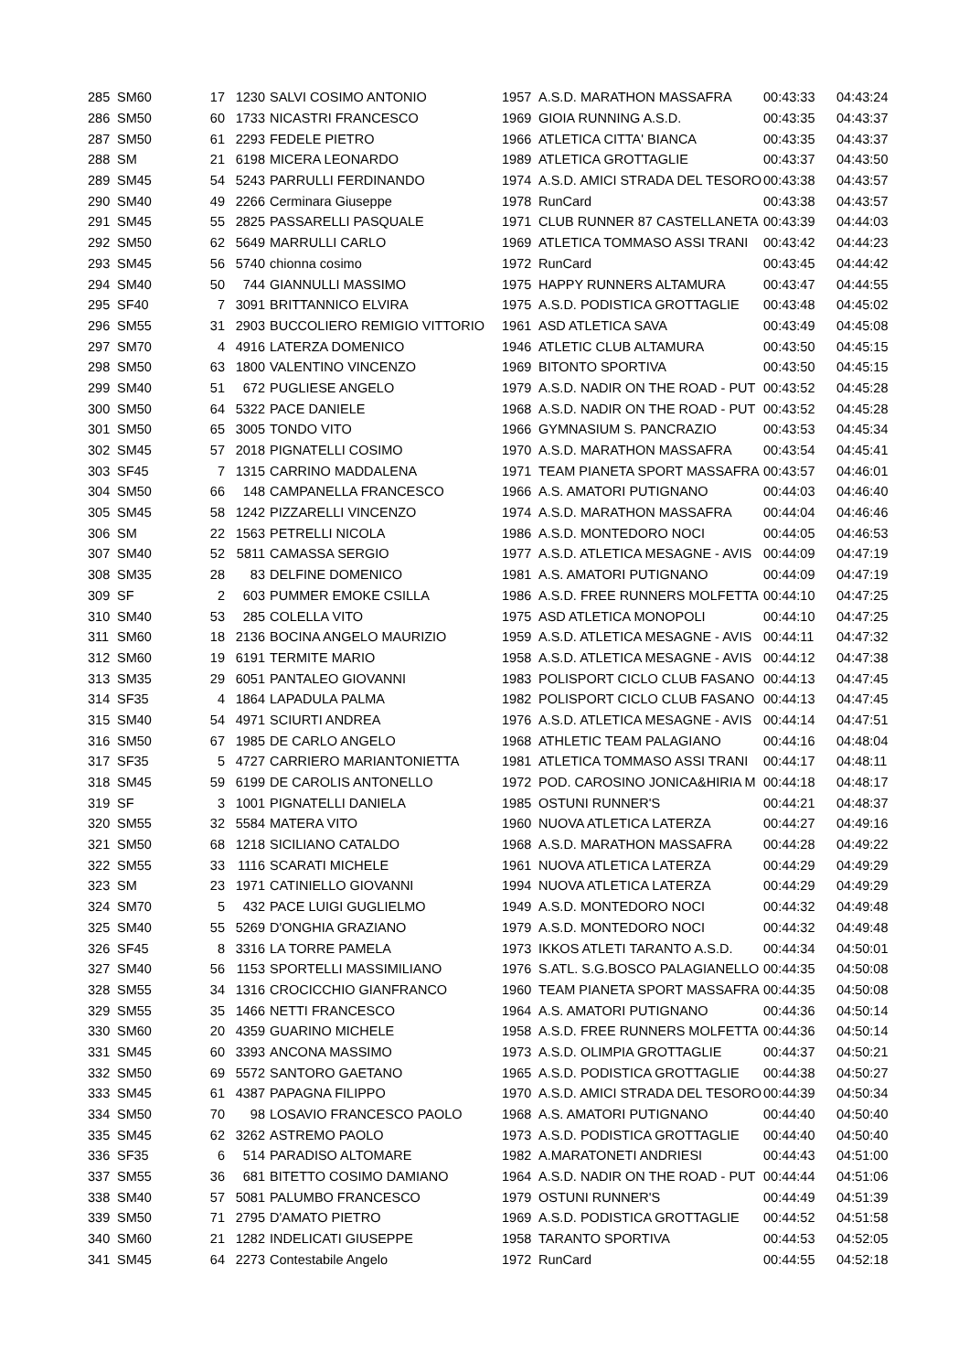| 285 | SM60 | 17 | 1230 | SALVI COSIMO ANTONIO | 1957 | A.S.D. MARATHON MASSAFRA | 00:43:33 | 04:43:24 |
| 286 | SM50 | 60 | 1733 | NICASTRI FRANCESCO | 1969 | GIOIA RUNNING A.S.D. | 00:43:35 | 04:43:37 |
| 287 | SM50 | 61 | 2293 | FEDELE PIETRO | 1966 | ATLETICA CITTA' BIANCA | 00:43:35 | 04:43:37 |
| 288 | SM | 21 | 6198 | MICERA LEONARDO | 1989 | ATLETICA GROTTAGLIE | 00:43:37 | 04:43:50 |
| 289 | SM45 | 54 | 5243 | PARRULLI FERDINANDO | 1974 | A.S.D. AMICI STRADA DEL TESORO | 00:43:38 | 04:43:57 |
| 290 | SM40 | 49 | 2266 | Cerminara Giuseppe | 1978 | RunCard | 00:43:38 | 04:43:57 |
| 291 | SM45 | 55 | 2825 | PASSARELLI PASQUALE | 1971 | CLUB RUNNER 87 CASTELLANETA | 00:43:39 | 04:44:03 |
| 292 | SM50 | 62 | 5649 | MARRULLI CARLO | 1969 | ATLETICA TOMMASO ASSI TRANI | 00:43:42 | 04:44:23 |
| 293 | SM45 | 56 | 5740 | chionna cosimo | 1972 | RunCard | 00:43:45 | 04:44:42 |
| 294 | SM40 | 50 | 744 | GIANNULLI MASSIMO | 1975 | HAPPY RUNNERS ALTAMURA | 00:43:47 | 04:44:55 |
| 295 | SF40 | 7 | 3091 | BRITTANNICO ELVIRA | 1975 | A.S.D. PODISTICA GROTTAGLIE | 00:43:48 | 04:45:02 |
| 296 | SM55 | 31 | 2903 | BUCCOLIERO REMIGIO VITTORIO | 1961 | ASD ATLETICA SAVA | 00:43:49 | 04:45:08 |
| 297 | SM70 | 4 | 4916 | LATERZA DOMENICO | 1946 | ATLETIC CLUB ALTAMURA | 00:43:50 | 04:45:15 |
| 298 | SM50 | 63 | 1800 | VALENTINO VINCENZO | 1969 | BITONTO SPORTIVA | 00:43:50 | 04:45:15 |
| 299 | SM40 | 51 | 672 | PUGLIESE ANGELO | 1979 | A.S.D. NADIR ON THE ROAD - PUT | 00:43:52 | 04:45:28 |
| 300 | SM50 | 64 | 5322 | PACE DANIELE | 1968 | A.S.D. NADIR ON THE ROAD - PUT | 00:43:52 | 04:45:28 |
| 301 | SM50 | 65 | 3005 | TONDO VITO | 1966 | GYMNASIUM S. PANCRAZIO | 00:43:53 | 04:45:34 |
| 302 | SM45 | 57 | 2018 | PIGNATELLI COSIMO | 1970 | A.S.D. MARATHON MASSAFRA | 00:43:54 | 04:45:41 |
| 303 | SF45 | 7 | 1315 | CARRINO MADDALENA | 1971 | TEAM PIANETA SPORT MASSAFRA | 00:43:57 | 04:46:01 |
| 304 | SM50 | 66 | 148 | CAMPANELLA FRANCESCO | 1966 | A.S. AMATORI PUTIGNANO | 00:44:03 | 04:46:40 |
| 305 | SM45 | 58 | 1242 | PIZZARELLI VINCENZO | 1974 | A.S.D. MARATHON MASSAFRA | 00:44:04 | 04:46:46 |
| 306 | SM | 22 | 1563 | PETRELLI NICOLA | 1986 | A.S.D. MONTEDORO NOCI | 00:44:05 | 04:46:53 |
| 307 | SM40 | 52 | 5811 | CAMASSA SERGIO | 1977 | A.S.D. ATLETICA MESAGNE - AVIS | 00:44:09 | 04:47:19 |
| 308 | SM35 | 28 | 83 | DELFINE DOMENICO | 1981 | A.S. AMATORI PUTIGNANO | 00:44:09 | 04:47:19 |
| 309 | SF | 2 | 603 | PUMMER EMOKE CSILLA | 1986 | A.S.D. FREE RUNNERS MOLFETTA | 00:44:10 | 04:47:25 |
| 310 | SM40 | 53 | 285 | COLELLA VITO | 1975 | ASD ATLETICA MONOPOLI | 00:44:10 | 04:47:25 |
| 311 | SM60 | 18 | 2136 | BOCINA ANGELO MAURIZIO | 1959 | A.S.D. ATLETICA MESAGNE - AVIS | 00:44:11 | 04:47:32 |
| 312 | SM60 | 19 | 6191 | TERMITE MARIO | 1958 | A.S.D. ATLETICA MESAGNE - AVIS | 00:44:12 | 04:47:38 |
| 313 | SM35 | 29 | 6051 | PANTALEO GIOVANNI | 1983 | POLISPORT CICLO CLUB FASANO | 00:44:13 | 04:47:45 |
| 314 | SF35 | 4 | 1864 | LAPADULA PALMA | 1982 | POLISPORT CICLO CLUB FASANO | 00:44:13 | 04:47:45 |
| 315 | SM40 | 54 | 4971 | SCIURTI ANDREA | 1976 | A.S.D. ATLETICA MESAGNE - AVIS | 00:44:14 | 04:47:51 |
| 316 | SM50 | 67 | 1985 | DE CARLO ANGELO | 1968 | ATHLETIC TEAM PALAGIANO | 00:44:16 | 04:48:04 |
| 317 | SF35 | 5 | 4727 | CARRIERO MARIANTONIETTA | 1981 | ATLETICA TOMMASO ASSI TRANI | 00:44:17 | 04:48:11 |
| 318 | SM45 | 59 | 6199 | DE CAROLIS ANTONELLO | 1972 | POD. CAROSINO JONICA&HIRIA M | 00:44:18 | 04:48:17 |
| 319 | SF | 3 | 1001 | PIGNATELLI DANIELA | 1985 | OSTUNI RUNNER'S | 00:44:21 | 04:48:37 |
| 320 | SM55 | 32 | 5584 | MATERA VITO | 1960 | NUOVA ATLETICA LATERZA | 00:44:27 | 04:49:16 |
| 321 | SM50 | 68 | 1218 | SICILIANO CATALDO | 1968 | A.S.D. MARATHON MASSAFRA | 00:44:28 | 04:49:22 |
| 322 | SM55 | 33 | 1116 | SCARATI MICHELE | 1961 | NUOVA ATLETICA LATERZA | 00:44:29 | 04:49:29 |
| 323 | SM | 23 | 1971 | CATINIELLO GIOVANNI | 1994 | NUOVA ATLETICA LATERZA | 00:44:29 | 04:49:29 |
| 324 | SM70 | 5 | 432 | PACE LUIGI GUGLIELMO | 1949 | A.S.D. MONTEDORO NOCI | 00:44:32 | 04:49:48 |
| 325 | SM40 | 55 | 5269 | D'ONGHIA GRAZIANO | 1979 | A.S.D. MONTEDORO NOCI | 00:44:32 | 04:49:48 |
| 326 | SF45 | 8 | 3316 | LA TORRE PAMELA | 1973 | IKKOS ATLETI TARANTO A.S.D. | 00:44:34 | 04:50:01 |
| 327 | SM40 | 56 | 1153 | SPORTELLI MASSIMILIANO | 1976 | S.ATL. S.G.BOSCO PALAGIANELLO | 00:44:35 | 04:50:08 |
| 328 | SM55 | 34 | 1316 | CROCICCHIO GIANFRANCO | 1960 | TEAM PIANETA SPORT MASSAFRA | 00:44:35 | 04:50:08 |
| 329 | SM55 | 35 | 1466 | NETTI FRANCESCO | 1964 | A.S. AMATORI PUTIGNANO | 00:44:36 | 04:50:14 |
| 330 | SM60 | 20 | 4359 | GUARINO MICHELE | 1958 | A.S.D. FREE RUNNERS MOLFETTA | 00:44:36 | 04:50:14 |
| 331 | SM45 | 60 | 3393 | ANCONA MASSIMO | 1973 | A.S.D. OLIMPIA GROTTAGLIE | 00:44:37 | 04:50:21 |
| 332 | SM50 | 69 | 5572 | SANTORO GAETANO | 1965 | A.S.D. PODISTICA GROTTAGLIE | 00:44:38 | 04:50:27 |
| 333 | SM45 | 61 | 4387 | PAPAGNA FILIPPO | 1970 | A.S.D. AMICI STRADA DEL TESORO | 00:44:39 | 04:50:34 |
| 334 | SM50 | 70 | 98 | LOSAVIO FRANCESCO PAOLO | 1968 | A.S. AMATORI PUTIGNANO | 00:44:40 | 04:50:40 |
| 335 | SM45 | 62 | 3262 | ASTREMO PAOLO | 1973 | A.S.D. PODISTICA GROTTAGLIE | 00:44:40 | 04:50:40 |
| 336 | SF35 | 6 | 514 | PARADISO ALTOMARE | 1982 | A.MARATONETI ANDRIESI | 00:44:43 | 04:51:00 |
| 337 | SM55 | 36 | 681 | BITETTO COSIMO DAMIANO | 1964 | A.S.D. NADIR ON THE ROAD - PUT | 00:44:44 | 04:51:06 |
| 338 | SM40 | 57 | 5081 | PALUMBO FRANCESCO | 1979 | OSTUNI RUNNER'S | 00:44:49 | 04:51:39 |
| 339 | SM50 | 71 | 2795 | D'AMATO PIETRO | 1969 | A.S.D. PODISTICA GROTTAGLIE | 00:44:52 | 04:51:58 |
| 340 | SM60 | 21 | 1282 | INDELICATI GIUSEPPE | 1958 | TARANTO SPORTIVA | 00:44:53 | 04:52:05 |
| 341 | SM45 | 64 | 2273 | Contestabile Angelo | 1972 | RunCard | 00:44:55 | 04:52:18 |